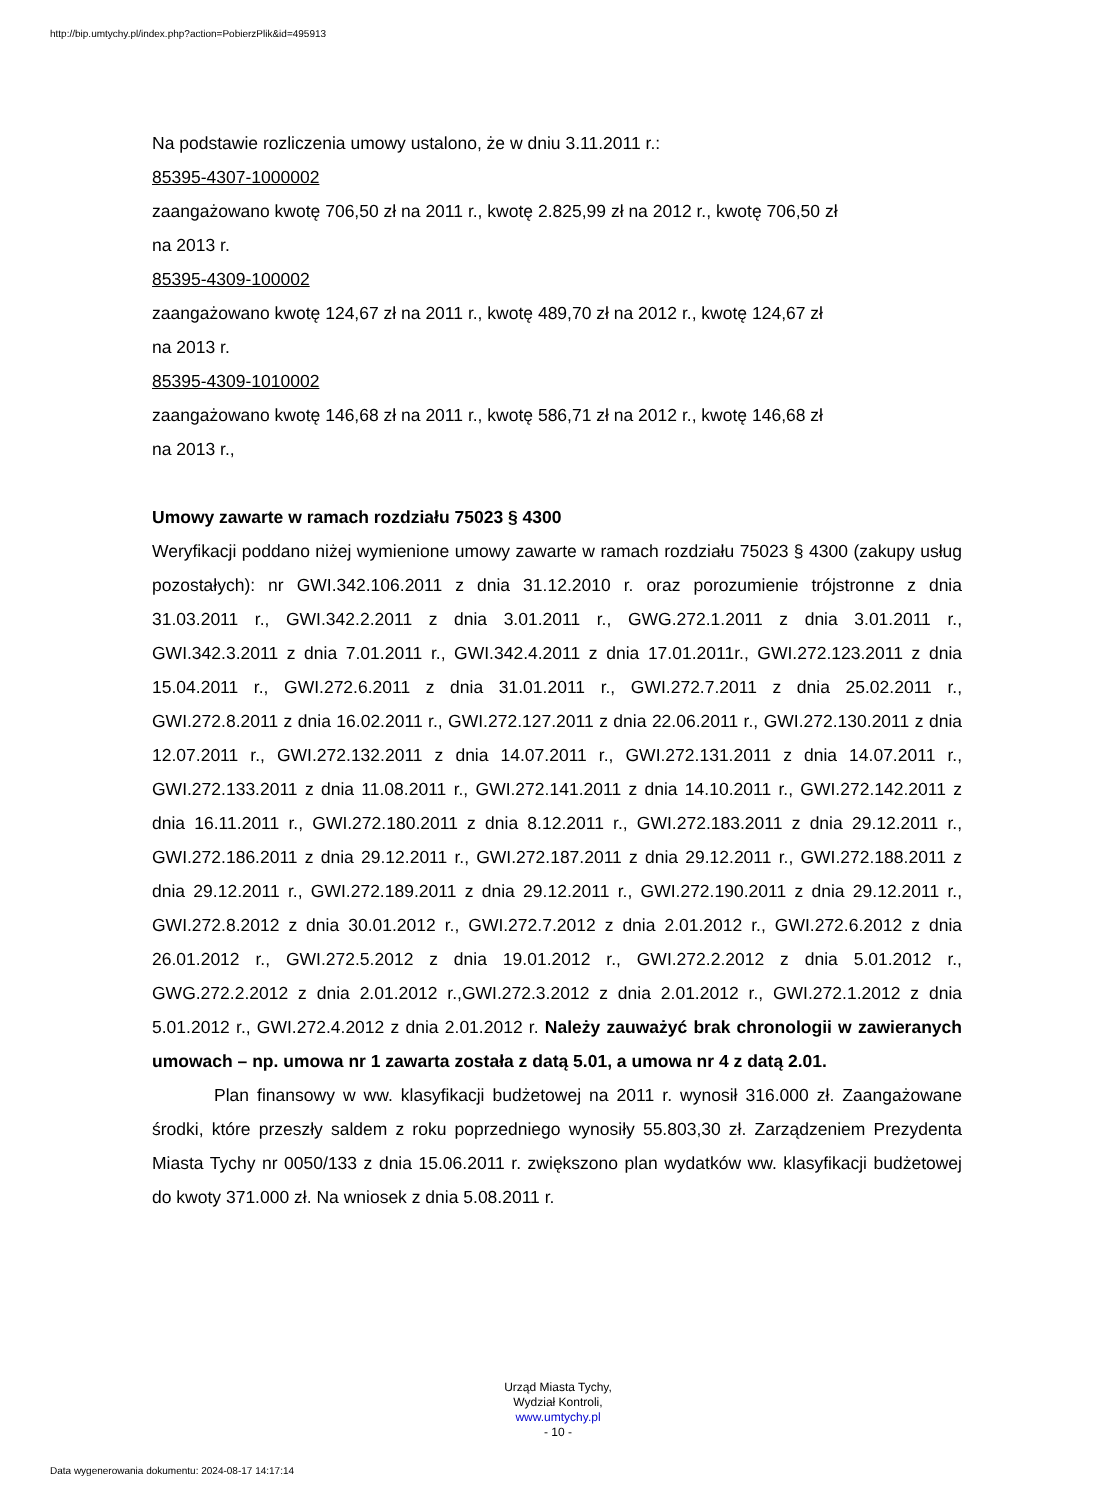http://bip.umtychy.pl/index.php?action=PobierzPlik&id=495913
Na podstawie rozliczenia umowy ustalono, że w dniu 3.11.2011 r.:
85395-4307-1000002
zaangażowano kwotę 706,50 zł na 2011 r., kwotę 2.825,99 zł na 2012 r., kwotę 706,50 zł
na 2013 r.
85395-4309-100002
zaangażowano kwotę 124,67 zł na 2011 r., kwotę 489,70 zł na 2012 r., kwotę 124,67 zł
na 2013 r.
85395-4309-1010002
zaangażowano kwotę 146,68 zł na 2011 r., kwotę 586,71 zł na 2012 r., kwotę 146,68 zł
na 2013 r.,
Umowy zawarte w ramach rozdziału 75023 § 4300
Weryfikacji poddano niżej wymienione umowy zawarte w ramach rozdziału 75023 § 4300 (zakupy usług pozostałych): nr GWI.342.106.2011 z dnia 31.12.2010 r. oraz porozumienie trójstronne z dnia 31.03.2011 r., GWI.342.2.2011 z dnia 3.01.2011 r., GWG.272.1.2011 z dnia 3.01.2011 r., GWI.342.3.2011 z dnia 7.01.2011 r., GWI.342.4.2011 z dnia 17.01.2011r., GWI.272.123.2011 z dnia 15.04.2011 r., GWI.272.6.2011 z dnia 31.01.2011 r., GWI.272.7.2011 z dnia 25.02.2011 r., GWI.272.8.2011 z dnia 16.02.2011 r., GWI.272.127.2011 z dnia 22.06.2011 r., GWI.272.130.2011 z dnia 12.07.2011 r., GWI.272.132.2011 z dnia 14.07.2011 r., GWI.272.131.2011 z dnia 14.07.2011 r., GWI.272.133.2011 z dnia 11.08.2011 r., GWI.272.141.2011 z dnia 14.10.2011 r., GWI.272.142.2011 z dnia 16.11.2011 r., GWI.272.180.2011 z dnia 8.12.2011 r., GWI.272.183.2011 z dnia 29.12.2011 r., GWI.272.186.2011 z dnia 29.12.2011 r., GWI.272.187.2011 z dnia 29.12.2011 r., GWI.272.188.2011 z dnia 29.12.2011 r., GWI.272.189.2011 z dnia 29.12.2011 r., GWI.272.190.2011 z dnia 29.12.2011 r., GWI.272.8.2012 z dnia 30.01.2012 r., GWI.272.7.2012 z dnia 2.01.2012 r., GWI.272.6.2012 z dnia 26.01.2012 r., GWI.272.5.2012 z dnia 19.01.2012 r., GWI.272.2.2012 z dnia 5.01.2012 r., GWG.272.2.2012 z dnia 2.01.2012 r.,GWI.272.3.2012 z dnia 2.01.2012 r., GWI.272.1.2012 z dnia 5.01.2012 r., GWI.272.4.2012 z dnia 2.01.2012 r. Należy zauważyć brak chronologii w zawieranych umowach – np. umowa nr 1 zawarta została z datą 5.01, a umowa nr 4 z datą 2.01.
Plan finansowy w ww. klasyfikacji budżetowej na 2011 r. wynosił 316.000 zł. Zaangażowane środki, które przeszły saldem z roku poprzedniego wynosiły 55.803,30 zł. Zarządzeniem Prezydenta Miasta Tychy nr 0050/133 z dnia 15.06.2011 r. zwiększono plan wydatków ww. klasyfikacji budżetowej do kwoty 371.000 zł. Na wniosek z dnia 5.08.2011 r.
Urząd Miasta Tychy,
Wydział Kontroli,
www.umtychy.pl
- 10 -
Data wygenerowania dokumentu: 2024-08-17 14:17:14